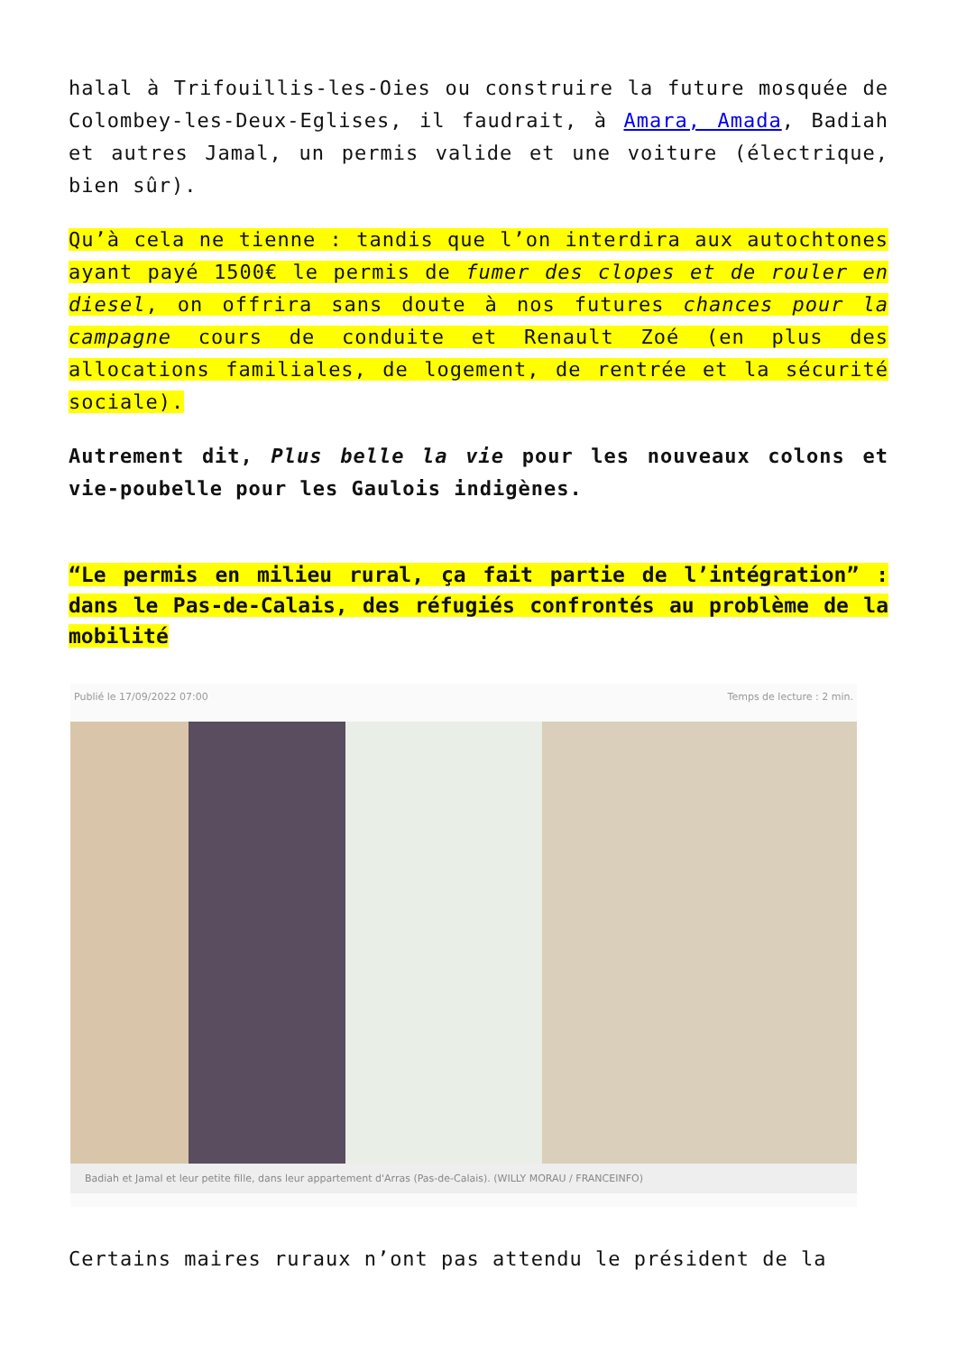halal à Trifouillis-les-Oies ou construire la future mosquée de Colombey-les-Deux-Eglises, il faudrait, à Amara, Amada, Badiah et autres Jamal, un permis valide et une voiture (électrique, bien sûr).
Qu’à cela ne tienne : tandis que l’on interdira aux autochtones ayant payé 1500€ le permis de fumer des clopes et de rouler en diesel, on offrira sans doute à nos futures chances pour la campagne cours de conduite et Renault Zoé (en plus des allocations familiales, de logement, de rentrée et la sécurité sociale).
Autrement dit, Plus belle la vie pour les nouveaux colons et vie-poubelle pour les Gaulois indigènes.
“Le permis en milieu rural, ça fait partie de l’intégration” : dans le Pas-de-Calais, des réfugiés confrontés au problème de la mobilité
Publié le 17/09/2022 07:00 Temps de lecture : 2 min.
Badiah et Jamal et leur petite fille, dans leur appartement d'Arras (Pas-de-Calais). (WILLY MORAU / FRANCEINFO)
Certains maires ruraux n’ont pas attendu le président de la